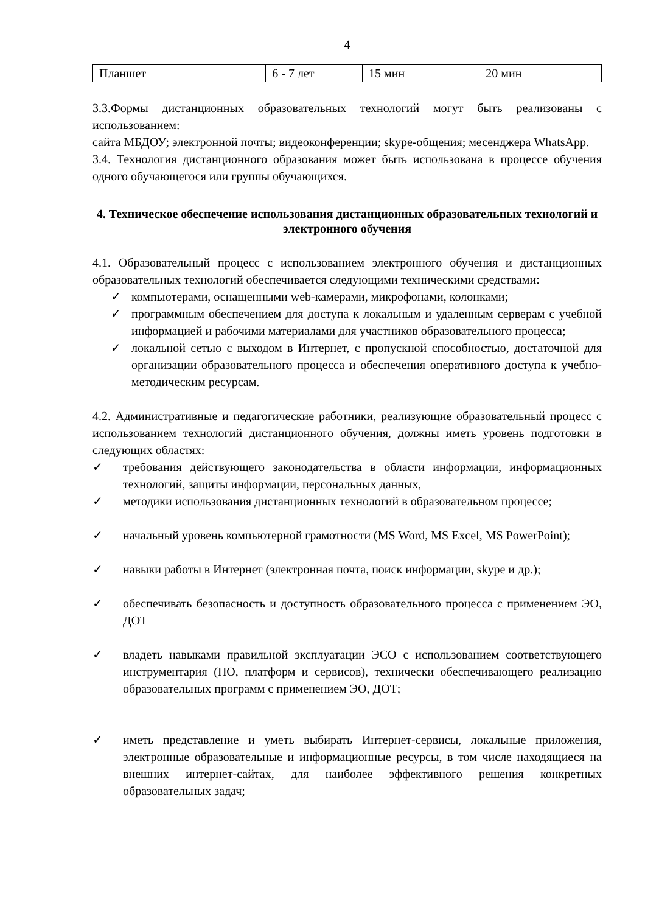4
| Планшет | 6 - 7 лет | 15 мин | 20 мин |
3.3.Формы дистанционных образовательных технологий могут быть реализованы с использованием:
сайта МБДОУ; электронной почты; видеоконференции; skype-общения; месенджера WhatsApp.
3.4. Технология дистанционного образования может быть использована в процессе обучения одного обучающегося или группы обучающихся.
4. Техническое обеспечение использования дистанционных образовательных технологий и электронного обучения
4.1. Образовательный процесс с использованием электронного обучения и дистанционных образовательных технологий обеспечивается следующими техническими средствами:
✓ компьютерами, оснащенными web-камерами, микрофонами, колонками;
✓ программным обеспечением для доступа к локальным и удаленным серверам с учебной информацией и рабочими материалами для участников образовательного процесса;
✓ локальной сетью с выходом в Интернет, с пропускной способностью, достаточной для организации образовательного процесса и обеспечения оперативного доступа к учебно-методическим ресурсам.
4.2. Административные и педагогические работники, реализующие образовательный процесс с использованием технологий дистанционного обучения, должны иметь уровень подготовки в следующих областях:
✓ требования действующего законодательства в области информации, информационных технологий, защиты информации, персональных данных,
✓ методики использования дистанционных технологий в образовательном процессе;
✓ начальный уровень компьютерной грамотности (MS Word, MS Excel, MS PowerPoint);
✓ навыки работы в Интернет (электронная почта, поиск информации, skype и др.);
✓ обеспечивать безопасность и доступность образовательного процесса с применением ЭО, ДОТ
✓ владеть навыками правильной эксплуатации ЭСО с использованием соответствующего инструментария (ПО, платформ и сервисов), технически обеспечивающего реализацию образовательных программ с применением ЭО, ДОТ;
✓ иметь представление и уметь выбирать Интернет-сервисы, локальные приложения, электронные образовательные и информационные ресурсы, в том числе находящиеся на внешних интернет-сайтах, для наиболее эффективного решения конкретных образовательных задач;